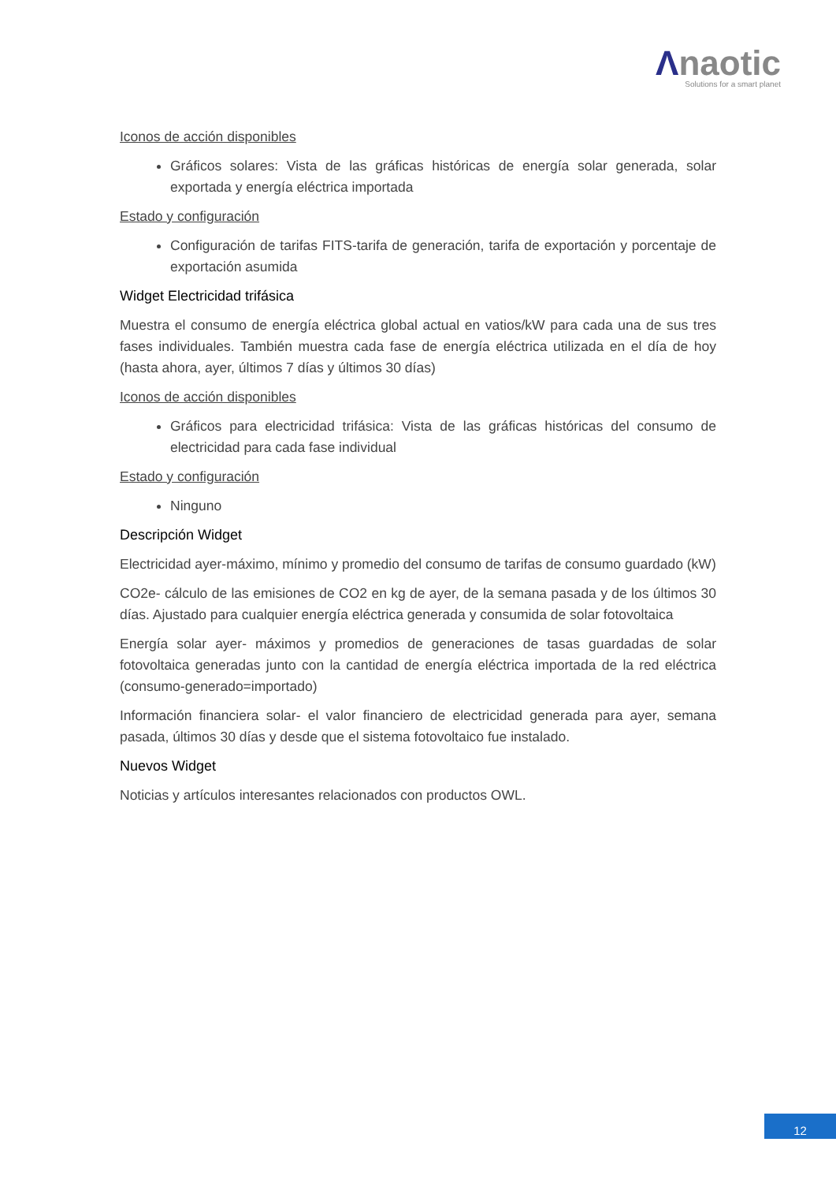Λnaotic
Solutions for a smart planet
Iconos de acción disponibles
Gráficos solares: Vista de las gráficas históricas de energía solar generada, solar exportada y energía eléctrica importada
Estado y configuración
Configuración de tarifas FITS-tarifa de generación, tarifa de exportación y porcentaje de exportación asumida
Widget Electricidad trifásica
Muestra el consumo de energía eléctrica global actual en vatios/kW para cada una de sus tres fases individuales. También muestra cada fase de energía eléctrica utilizada en el día de hoy (hasta ahora, ayer, últimos 7 días y últimos 30 días)
Iconos de acción disponibles
Gráficos para electricidad trifásica: Vista de las gráficas históricas del consumo de electricidad para cada fase individual
Estado y configuración
Ninguno
Descripción Widget
Electricidad ayer-máximo, mínimo y promedio del consumo de tarifas de consumo guardado (kW)
CO2e- cálculo de las emisiones de CO2 en kg de ayer, de la semana pasada y de los últimos 30 días. Ajustado para cualquier energía eléctrica generada y consumida de solar fotovoltaica
Energía solar ayer- máximos y promedios de generaciones de tasas guardadas de solar fotovoltaica generadas junto con la cantidad de energía eléctrica importada de la red eléctrica (consumo-generado=importado)
Información financiera solar- el valor financiero de electricidad generada para ayer, semana pasada, últimos 30 días y desde que el sistema fotovoltaico fue instalado.
Nuevos Widget
Noticias y artículos interesantes relacionados con productos OWL.
12